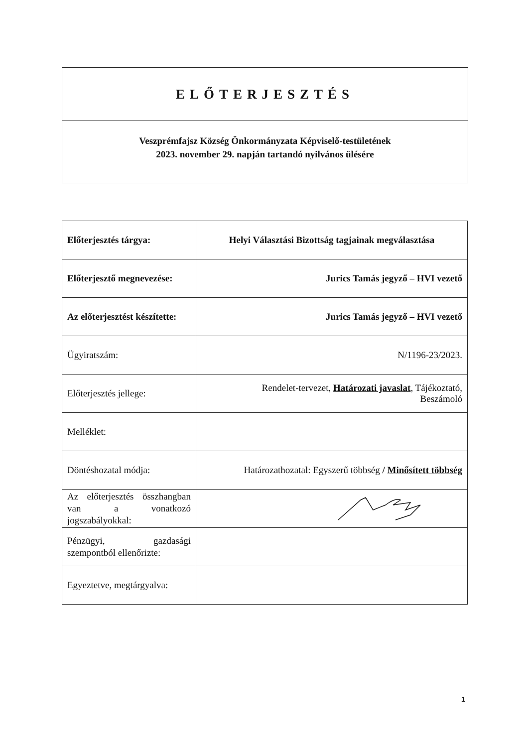ELŐTERJESZTÉS
Veszprémfajsz Község Önkormányzata Képviselő-testületének
2023. november 29. napján tartandó nyilvános ülésére
| Előterjesztés tárgya: | Helyi Választási Bizottság tagjainak megválasztása |
| Előterjesztő megnevezése: | Jurics Tamás jegyző – HVI vezető |
| Az előterjesztést készítette: | Jurics Tamás jegyző – HVI vezető |
| Ügyiratszám: | N/1196-23/2023. |
| Előterjesztés jellege: | Rendelet-tervezet, Határozati javaslat , Tájékoztató, Beszámoló |
| Melléklet: | |
| Döntéshozatal módja: | Határozathozatal: Egyszerű többség / Minősített többség |
| Az előterjesztés összhangban van a vonatkozó jogszabályokkal: | |
| Pénzügyi, gazdasági szempontból ellenőrizte: | |
| Egyeztetve, megtárgyalva: | |
1